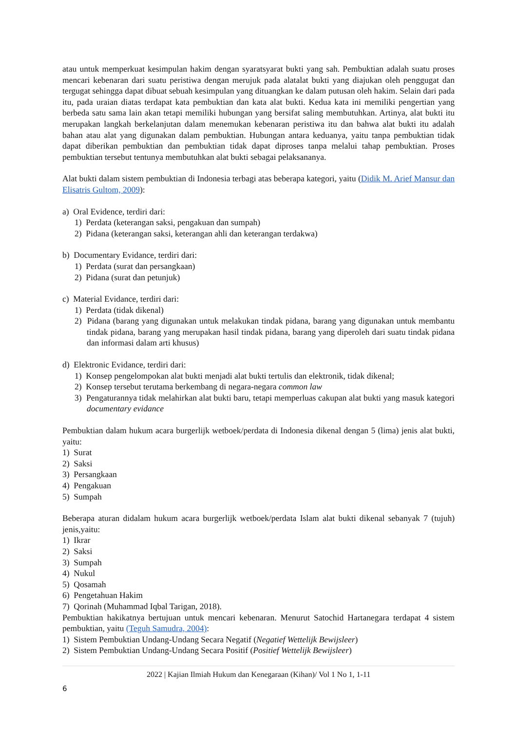atau untuk memperkuat kesimpulan hakim dengan syaratsyarat bukti yang sah. Pembuktian adalah suatu proses mencari kebenaran dari suatu peristiwa dengan merujuk pada alatalat bukti yang diajukan oleh penggugat dan tergugat sehingga dapat dibuat sebuah kesimpulan yang dituangkan ke dalam putusan oleh hakim. Selain dari pada itu, pada uraian diatas terdapat kata pembuktian dan kata alat bukti. Kedua kata ini memiliki pengertian yang berbeda satu sama lain akan tetapi memiliki hubungan yang bersifat saling membutuhkan. Artinya, alat bukti itu merupakan langkah berkelanjutan dalam menemukan kebenaran peristiwa itu dan bahwa alat bukti itu adalah bahan atau alat yang digunakan dalam pembuktian. Hubungan antara keduanya, yaitu tanpa pembuktian tidak dapat diberikan pembuktian dan pembuktian tidak dapat diproses tanpa melalui tahap pembuktian. Proses pembuktian tersebut tentunya membutuhkan alat bukti sebagai pelaksananya.
Alat bukti dalam sistem pembuktian di Indonesia terbagi atas beberapa kategori, yaitu (Didik M. Arief Mansur dan Elisatris Gultom, 2009):
a) Oral Evidence, terdiri dari:
1) Perdata (keterangan saksi, pengakuan dan sumpah)
2) Pidana (keterangan saksi, keterangan ahli dan keterangan terdakwa)
b) Documentary Evidance, terdiri dari:
1) Perdata (surat dan persangkaan)
2) Pidana (surat dan petunjuk)
c) Material Evidance, terdiri dari:
1) Perdata (tidak dikenal)
2) Pidana (barang yang digunakan untuk melakukan tindak pidana, barang yang digunakan untuk membantu tindak pidana, barang yang merupakan hasil tindak pidana, barang yang diperoleh dari suatu tindak pidana dan informasi dalam arti khusus)
d) Elektronic Evidance, terdiri dari:
1) Konsep pengelompokan alat bukti menjadi alat bukti tertulis dan elektronik, tidak dikenal;
2) Konsep tersebut terutama berkembang di negara-negara common law
3) Pengaturannya tidak melahirkan alat bukti baru, tetapi memperluas cakupan alat bukti yang masuk kategori documentary evidance
Pembuktian dalam hukum acara burgerlijk wetboek/perdata di Indonesia dikenal dengan 5 (lima) jenis alat bukti, yaitu:
1) Surat
2) Saksi
3) Persangkaan
4) Pengakuan
5) Sumpah
Beberapa aturan didalam hukum acara burgerlijk wetboek/perdata Islam alat bukti dikenal sebanyak 7 (tujuh) jenis,yaitu:
1) Ikrar
2) Saksi
3) Sumpah
4) Nukul
5) Qosamah
6) Pengetahuan Hakim
7) Qorinah (Muhammad Iqbal Tarigan, 2018).
Pembuktian hakikatnya bertujuan untuk mencari kebenaran. Menurut Satochid Hartanegara terdapat 4 sistem pembuktian, yaitu (Teguh Samudra, 2004):
1) Sistem Pembuktian Undang-Undang Secara Negatif (Negatief Wettelijk Bewijsleer)
2) Sistem Pembuktian Undang-Undang Secara Positif (Positief Wettelijk Bewijsleer)
2022 | Kajian Ilmiah Hukum dan Kenegaraan (Kihan)/ Vol 1 No 1, 1-11
6